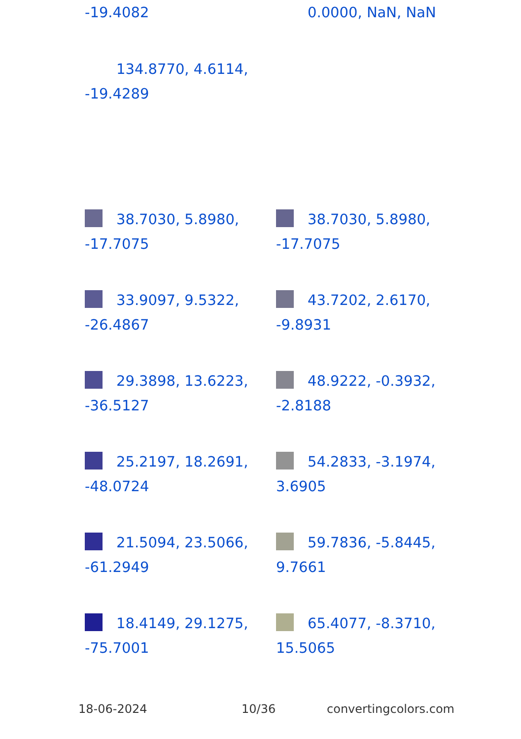-19.4082 0.0000, NaN, NaN
134.8770, 4.6114,
-19.4289
38.7030, 5.8980,
-17.7075
38.7030, 5.8980,
-17.7075
33.9097, 9.5322,
-26.4867
43.7202, 2.6170,
-9.8931
29.3898, 13.6223,
-36.5127
48.9222, -0.3932,
-2.8188
25.2197, 18.2691,
-48.0724
54.2833, -3.1974,
3.6905
21.5094, 23.5066,
-61.2949
59.7836, -5.8445,
9.7661
18.4149, 29.1275,
-75.7001
65.4077, -8.3710,
15.5065
18-06-2024 10/36 convertingcolors.com